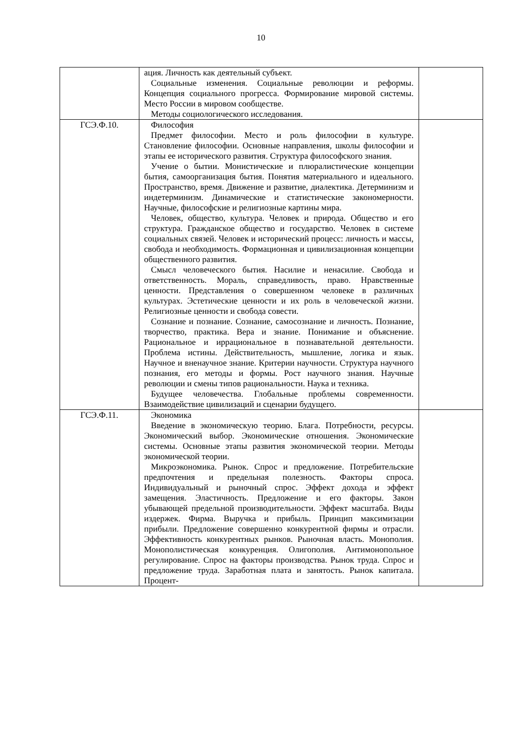10
| | ация. Личность как деятельный субъект. Социальные изменения. Социальные революции и реформы. Концепция социального прогресса. Формирование мировой системы. Место России в мировом сообществе. Методы социологического исследования. | |
| ГСЭ.Ф.10. | Философия Предмет философии. Место и роль философии в культуре. Становление философии. Основные направления, школы философии и этапы ее исторического развития. Структура философского знания. Учение о бытии. Монистические и плюралистические концепции бытия, самоорганизация бытия. Понятия материального и идеального. Пространство, время. Движение и развитие, диалектика. Детерминизм и индетерминизм. Динамические и статистические закономерности. Научные, философские и религиозные картины мира. Человек, общество, культура. Человек и природа. Общество и его структура. Гражданское общество и государство. Человек в системе социальных связей. Человек и исторический процесс: личность и массы, свобода и необходимость. Формационная и цивилизационная концепции общественного развития. Смысл человеческого бытия. Насилие и ненасилие. Свобода и ответственность. Мораль, справедливость, право. Нравственные ценности. Представления о совершенном человеке в различных культурах. Эстетические ценности и их роль в человеческой жизни. Религиозные ценности и свобода совести. Сознание и познание. Сознание, самосознание и личность. Познание, творчество, практика. Вера и знание. Понимание и объяснение. Рациональное и иррациональное в познавательной деятельности. Проблема истины. Действительность, мышление, логика и язык. Научное и вненаучное знание. Критерии научности. Структура научного познания, его методы и формы. Рост научного знания. Научные революции и смены типов рациональности. Наука и техника. Будущее человечества. Глобальные проблемы современности. Взаимодействие цивилизаций и сценарии будущего. | |
| ГСЭ.Ф.11. | Экономика Введение в экономическую теорию. Блага. Потребности, ресурсы. Экономический выбор. Экономические отношения. Экономические системы. Основные этапы развития экономической теории. Методы экономической теории. Микроэкономика. Рынок. Спрос и предложение. Потребительские предпочтения и предельная полезность. Факторы спроса. Индивидуальный и рыночный спрос. Эффект дохода и эффект замещения. Эластичность. Предложение и его факторы. Закон убывающей предельной производительности. Эффект масштаба. Виды издержек. Фирма. Выручка и прибыль. Принцип максимизации прибыли. Предложение совершенно конкурентной фирмы и отрасли. Эффективность конкурентных рынков. Рыночная власть. Монополия. Монополистическая конкуренция. Олигополия. Антимонопольное регулирование. Спрос на факторы производства. Рынок труда. Спрос и предложение труда. Заработная плата и занятость. Рынок капитала. Процент- | |